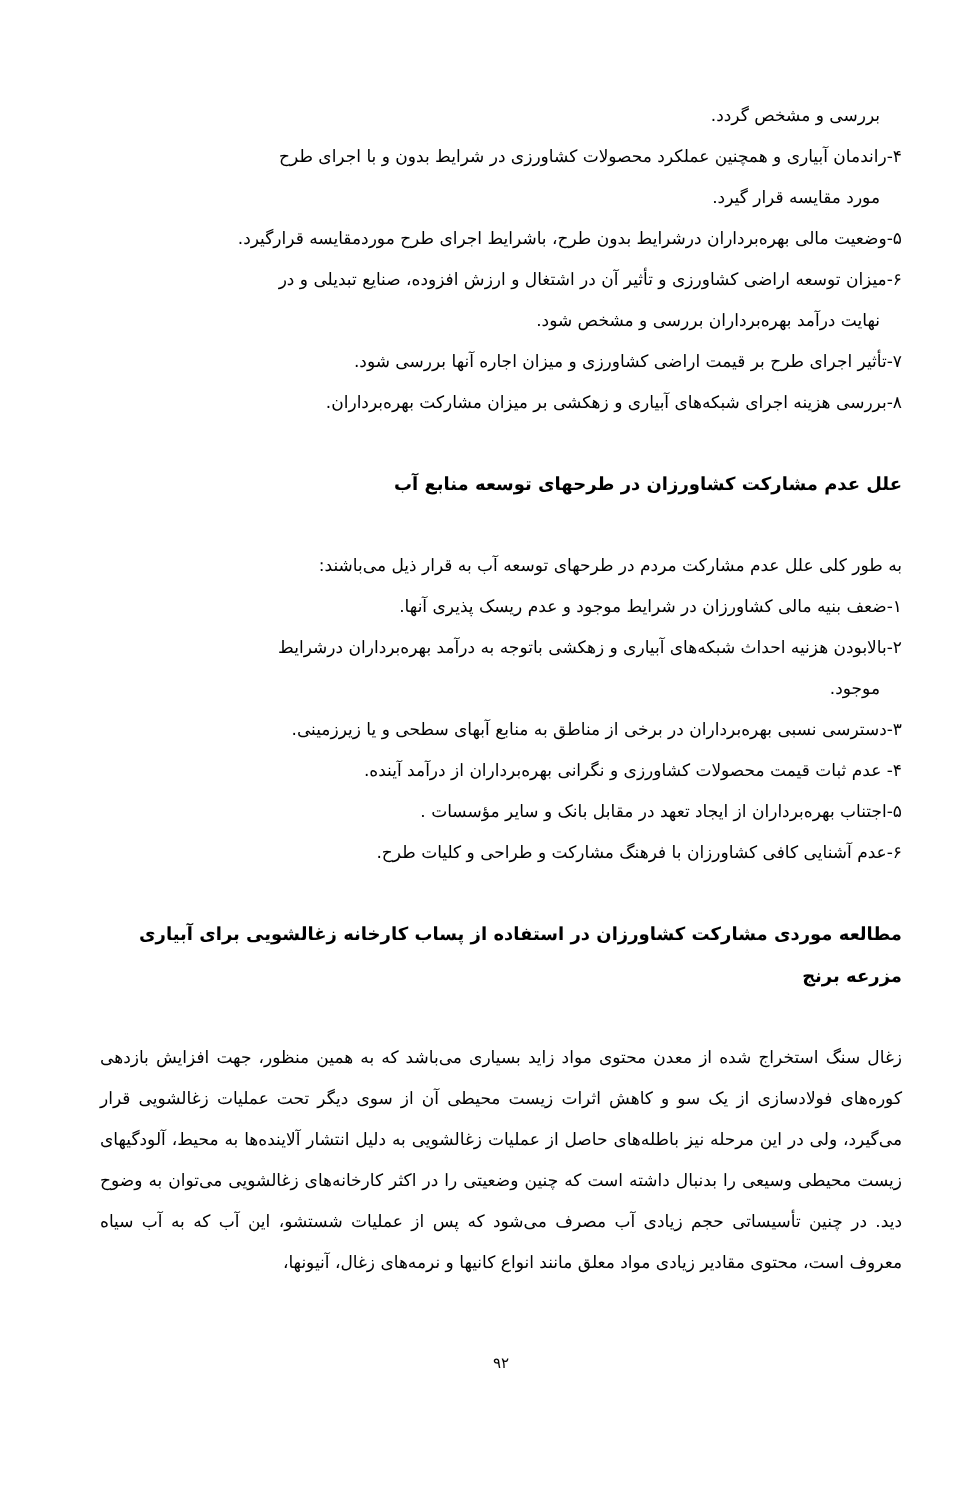بررسی و مشخص گردد.
۴-راندمان آبیاری و همچنین عملکرد محصولات کشاورزی در شرایط بدون و با اجرای طرح
مورد مقایسه قرار گیرد.
۵-وضعیت مالی بهره‌برداران درشرایط بدون طرح، باشرایط اجرای طرح موردمقایسه قرارگیرد.
۶-میزان توسعه اراضی کشاورزی و تأثیر آن در اشتغال و ارزش افزوده، صنایع تبدیلی و در
نهایت درآمد بهره‌برداران بررسی و مشخص شود.
۷-تأثیر اجرای طرح بر قیمت اراضی کشاورزی و میزان اجاره آنها بررسی شود.
۸-بررسی هزینه اجرای شبکه‌های آبیاری و زهکشی بر میزان مشارکت بهره‌برداران.
علل عدم مشارکت کشاورزان در طرحهای توسعه منابع آب
به طور کلی علل عدم مشارکت مردم در طرحهای توسعه آب به قرار ذیل می‌باشند:
۱-ضعف بنیه مالی کشاورزان در شرایط موجود و عدم ریسک پذیری آنها.
۲-بالابودن هزنیه احداث شبکه‌های آبیاری و زهکشی باتوجه به درآمد بهره‌برداران درشرایط
موجود.
۳-دسترسی نسبی بهره‌برداران در برخی از مناطق به منابع آبهای سطحی و یا زیرزمینی.
۴- عدم ثبات قیمت محصولات کشاورزی و نگرانی بهره‌برداران از درآمد آینده.
۵-اجتناب بهره‌برداران از ایجاد تعهد در مقابل بانک و سایر مؤسسات .
۶-عدم آشنایی کافی کشاورزان با فرهنگ مشارکت و طراحی و کلیات طرح.
مطالعه موردی مشارکت کشاورزان در استفاده از پساب کارخانه زغالشویی برای آبیاری
مزرعه برنج
زغال سنگ استخراج شده از معدن محتوی مواد زاید بسیاری می‌باشد که به همین منظور، جهت افزایش بازدهی کوره‌های فولادسازی از یک سو و کاهش اثرات زیست محیطی آن از سوی دیگر تحت عملیات زغالشویی قرار می‌گیرد، ولی در این مرحله نیز باطله‌های حاصل از عملیات زغالشویی به دلیل انتشار آلاینده‌ها به محیط، آلودگیهای زیست محیطی وسیعی را بدنبال داشته است که چنین وضعیتی را در اکثر کارخانه‌های زغالشویی می‌توان به وضوح دید. در چنین تأسیساتی حجم زیادی آب مصرف می‌شود که پس از عملیات شستشو، این آب که به آب سیاه معروف است، محتوی مقادیر زیادی مواد معلق مانند انواع کانیها و نرمه‌های زغال، آنیونها،
۹۲